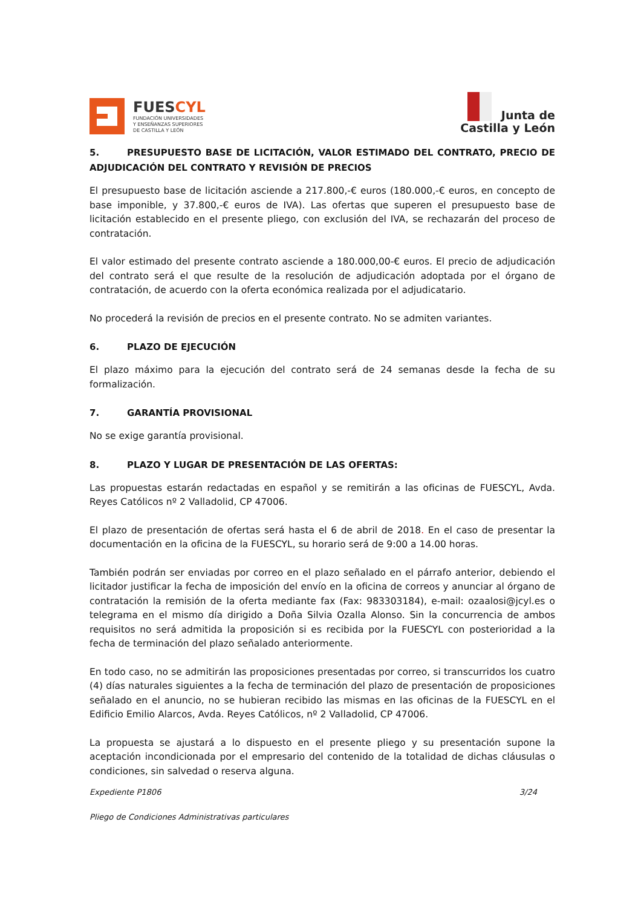FUESCYL
FUNDACIÓN UNIVERSIDADES
Y ENSEÑANZAS SUPERIORES
DE CASTILLA Y LEÓN
Junta de
Castilla y León
5. PRESUPUESTO BASE DE LICITACIÓN, VALOR ESTIMADO DEL CONTRATO, PRECIO DE ADJUDICACIÓN DEL CONTRATO Y REVISIÓN DE PRECIOS
El presupuesto base de licitación asciende a 217.800,-€ euros (180.000,-€ euros, en concepto de base imponible, y 37.800,-€ euros de IVA). Las ofertas que superen el presupuesto base de licitación establecido en el presente pliego, con exclusión del IVA, se rechazarán del proceso de contratación.
El valor estimado del presente contrato asciende a 180.000,00-€ euros. El precio de adjudicación del contrato será el que resulte de la resolución de adjudicación adoptada por el órgano de contratación, de acuerdo con la oferta económica realizada por el adjudicatario.
No procederá la revisión de precios en el presente contrato. No se admiten variantes.
6. PLAZO DE EJECUCIÓN
El plazo máximo para la ejecución del contrato será de 24 semanas desde la fecha de su formalización.
7. GARANTÍA PROVISIONAL
No se exige garantía provisional.
8. PLAZO Y LUGAR DE PRESENTACIÓN DE LAS OFERTAS:
Las propuestas estarán redactadas en español y se remitirán a las oficinas de FUESCYL, Avda. Reyes Católicos nº 2 Valladolid, CP 47006.
El plazo de presentación de ofertas será hasta el 6 de abril de 2018. En el caso de presentar la documentación en la oficina de la FUESCYL, su horario será de 9:00 a 14.00 horas.
También podrán ser enviadas por correo en el plazo señalado en el párrafo anterior, debiendo el licitador justificar la fecha de imposición del envío en la oficina de correos y anunciar al órgano de contratación la remisión de la oferta mediante fax (Fax: 983303184), e-mail: ozaalosi@jcyl.es o telegrama en el mismo día dirigido a Doña Silvia Ozalla Alonso. Sin la concurrencia de ambos requisitos no será admitida la proposición si es recibida por la FUESCYL con posterioridad a la fecha de terminación del plazo señalado anteriormente.
En todo caso, no se admitirán las proposiciones presentadas por correo, si transcurridos los cuatro (4) días naturales siguientes a la fecha de terminación del plazo de presentación de proposiciones señalado en el anuncio, no se hubieran recibido las mismas en las oficinas de la FUESCYL en el Edificio Emilio Alarcos, Avda. Reyes Católicos, nº 2 Valladolid, CP 47006.
La propuesta se ajustará a lo dispuesto en el presente pliego y su presentación supone la aceptación incondicionada por el empresario del contenido de la totalidad de dichas cláusulas o condiciones, sin salvedad o reserva alguna.
Expediente P1806 3/24
Pliego de Condiciones Administrativas particulares